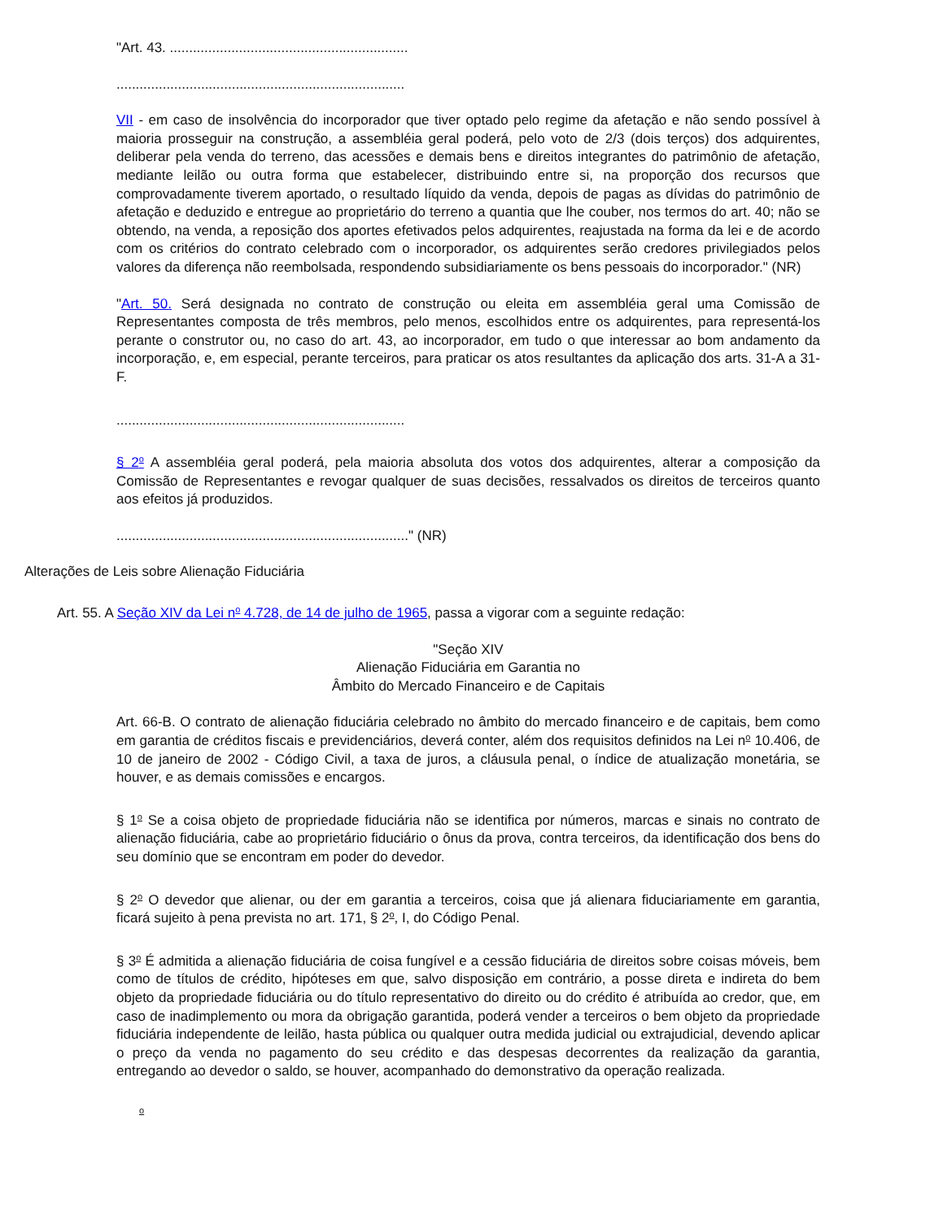"Art. 43. ..............................................................
...........................................................................
VII - em caso de insolvência do incorporador que tiver optado pelo regime da afetação e não sendo possível à maioria prosseguir na construção, a assembléia geral poderá, pelo voto de 2/3 (dois terços) dos adquirentes, deliberar pela venda do terreno, das acessões e demais bens e direitos integrantes do patrimônio de afetação, mediante leilão ou outra forma que estabelecer, distribuindo entre si, na proporção dos recursos que comprovadamente tiverem aportado, o resultado líquido da venda, depois de pagas as dívidas do patrimônio de afetação e deduzido e entregue ao proprietário do terreno a quantia que lhe couber, nos termos do art. 40; não se obtendo, na venda, a reposição dos aportes efetivados pelos adquirentes, reajustada na forma da lei e de acordo com os critérios do contrato celebrado com o incorporador, os adquirentes serão credores privilegiados pelos valores da diferença não reembolsada, respondendo subsidiariamente os bens pessoais do incorporador." (NR)
"Art. 50. Será designada no contrato de construção ou eleita em assembléia geral uma Comissão de Representantes composta de três membros, pelo menos, escolhidos entre os adquirentes, para representá-los perante o construtor ou, no caso do art. 43, ao incorporador, em tudo o que interessar ao bom andamento da incorporação, e, em especial, perante terceiros, para praticar os atos resultantes da aplicação dos arts. 31-A a 31-F.
...........................................................................
§ 2<sup>o</sup> A assembléia geral poderá, pela maioria absoluta dos votos dos adquirentes, alterar a composição da Comissão de Representantes e revogar qualquer de suas decisões, ressalvados os direitos de terceiros quanto aos efeitos já produzidos.
............................................................................" (NR)
Alterações de Leis sobre Alienação Fiduciária
Art. 55. A Seção XIV da Lei n<sup>o</sup> 4.728, de 14 de julho de 1965, passa a vigorar com a seguinte redação:
"Seção XIV
Alienação Fiduciária em Garantia no
Âmbito do Mercado Financeiro e de Capitais
Art. 66-B. O contrato de alienação fiduciária celebrado no âmbito do mercado financeiro e de capitais, bem como em garantia de créditos fiscais e previdenciários, deverá conter, além dos requisitos definidos na Lei n<sup>o</sup> 10.406, de 10 de janeiro de 2002 - Código Civil, a taxa de juros, a cláusula penal, o índice de atualização monetária, se houver, e as demais comissões e encargos.
§ 1<sup>o</sup> Se a coisa objeto de propriedade fiduciária não se identifica por números, marcas e sinais no contrato de alienação fiduciária, cabe ao proprietário fiduciário o ônus da prova, contra terceiros, da identificação dos bens do seu domínio que se encontram em poder do devedor.
§ 2<sup>o</sup> O devedor que alienar, ou der em garantia a terceiros, coisa que já alienara fiduciariamente em garantia, ficará sujeito à pena prevista no art. 171, § 2<sup>o</sup>, I, do Código Penal.
§ 3<sup>o</sup> É admitida a alienação fiduciária de coisa fungível e a cessão fiduciária de direitos sobre coisas móveis, bem como de títulos de crédito, hipóteses em que, salvo disposição em contrário, a posse direta e indireta do bem objeto da propriedade fiduciária ou do título representativo do direito ou do crédito é atribuída ao credor, que, em caso de inadimplemento ou mora da obrigação garantida, poderá vender a terceiros o bem objeto da propriedade fiduciária independente de leilão, hasta pública ou qualquer outra medida judicial ou extrajudicial, devendo aplicar o preço da venda no pagamento do seu crédito e das despesas decorrentes da realização da garantia, entregando ao devedor o saldo, se houver, acompanhado do demonstrativo da operação realizada.
<sup>o</sup>